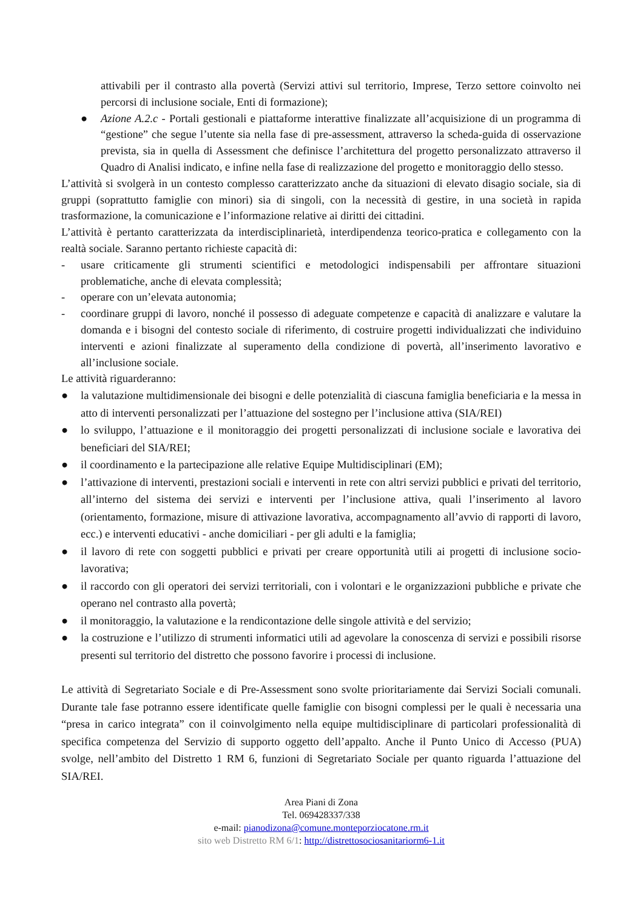attivabili per il contrasto alla povertà (Servizi attivi sul territorio, Imprese, Terzo settore coinvolto nei percorsi di inclusione sociale, Enti di formazione);
● Azione A.2.c - Portali gestionali e piattaforme interattive finalizzate all’acquisizione di un programma di “gestione” che segue l’utente sia nella fase di pre-assessment, attraverso la scheda-guida di osservazione prevista, sia in quella di Assessment che definisce l’architettura del progetto personalizzato attraverso il Quadro di Analisi indicato, e infine nella fase di realizzazione del progetto e monitoraggio dello stesso.
L’attività si svolgerà in un contesto complesso caratterizzato anche da situazioni di elevato disagio sociale, sia di gruppi (soprattutto famiglie con minori) sia di singoli, con la necessità di gestire, in una società in rapida trasformazione, la comunicazione e l’informazione relative ai diritti dei cittadini.
L’attività è pertanto caratterizzata da interdisciplinarietà, interdipendenza teorico-pratica e collegamento con la realtà sociale. Saranno pertanto richieste capacità di:
- usare criticamente gli strumenti scientifici e metodologici indispensabili per affrontare situazioni problematiche, anche di elevata complessità;
- operare con un’elevata autonomia;
- coordinare gruppi di lavoro, nonché il possesso di adeguate competenze e capacità di analizzare e valutare la domanda e i bisogni del contesto sociale di riferimento, di costruire progetti individualizzati che individuino interventi e azioni finalizzate al superamento della condizione di povertà, all’inserimento lavorativo e all’inclusione sociale.
Le attività riguarderanno:
● la valutazione multidimensionale dei bisogni e delle potenzialità di ciascuna famiglia beneficiaria e la messa in atto di interventi personalizzati per l’attuazione del sostegno per l’inclusione attiva (SIA/REI)
● lo sviluppo, l’attuazione e il monitoraggio dei progetti personalizzati di inclusione sociale e lavorativa dei beneficiari del SIA/REI;
● il coordinamento e la partecipazione alle relative Equipe Multidisciplinari (EM);
● l’attivazione di interventi, prestazioni sociali e interventi in rete con altri servizi pubblici e privati del territorio, all’interno del sistema dei servizi e interventi per l’inclusione attiva, quali l’inserimento al lavoro (orientamento, formazione, misure di attivazione lavorativa, accompagnamento all’avvio di rapporti di lavoro, ecc.) e interventi educativi - anche domiciliari - per gli adulti e la famiglia;
● il lavoro di rete con soggetti pubblici e privati per creare opportunità utili ai progetti di inclusione socio-lavorativa;
● il raccordo con gli operatori dei servizi territoriali, con i volontari e le organizzazioni pubbliche e private che operano nel contrasto alla povertà;
● il monitoraggio, la valutazione e la rendicontazione delle singole attività e del servizio;
● la costruzione e l’utilizzo di strumenti informatici utili ad agevolare la conoscenza di servizi e possibili risorse presenti sul territorio del distretto che possono favorire i processi di inclusione.
Le attività di Segretariato Sociale e di Pre-Assessment sono svolte prioritariamente dai Servizi Sociali comunali. Durante tale fase potranno essere identificate quelle famiglie con bisogni complessi per le quali è necessaria una “presa in carico integrata” con il coinvolgimento nella equipe multidisciplinare di particolari professionalità di specifica competenza del Servizio di supporto oggetto dell’appalto. Anche il Punto Unico di Accesso (PUA) svolge, nell’ambito del Distretto 1 RM 6, funzioni di Segretariato Sociale per quanto riguarda l’attuazione del SIA/REI.
Area Piani di Zona
Tel. 069428337/338
e-mail: pianodizona@comune.monteporziocatone.rm.it
sito web Distretto RM 6/1: http://distrettosociosanitariorm6-1.it